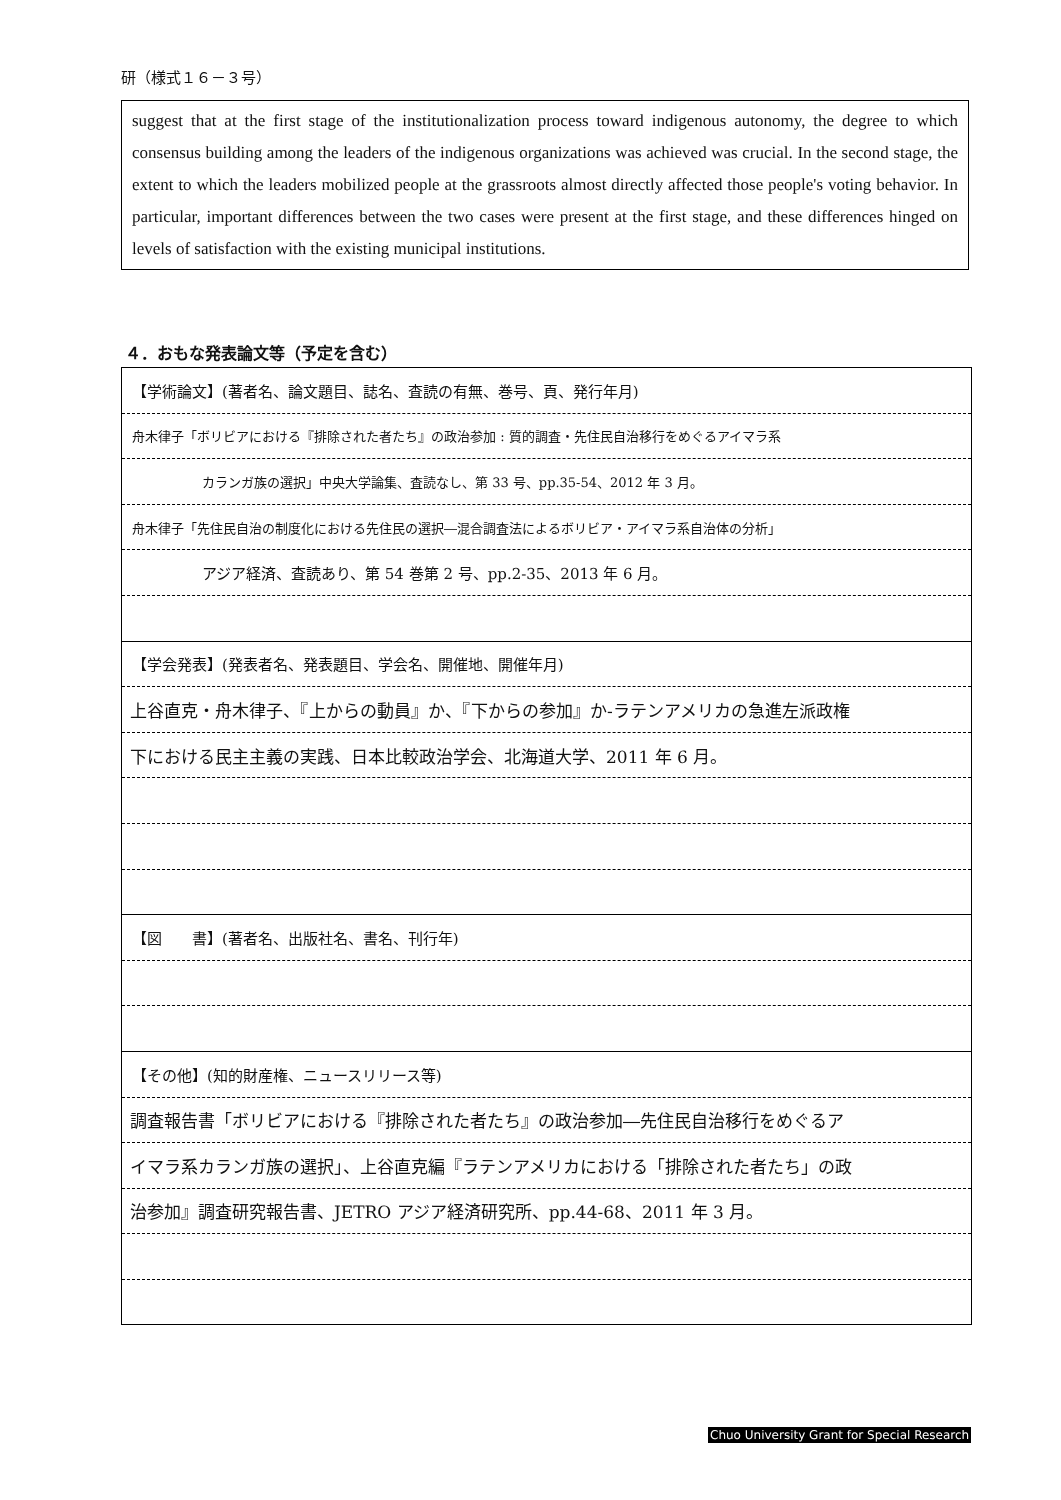研（様式１６－３号）
suggest that at the first stage of the institutionalization process toward indigenous autonomy, the degree to which consensus building among the leaders of the indigenous organizations was achieved was crucial. In the second stage, the extent to which the leaders mobilized people at the grassroots almost directly affected those people's voting behavior. In particular, important differences between the two cases were present at the first stage, and these differences hinged on levels of satisfaction with the existing municipal institutions.
４．おもな発表論文等（予定を含む）
| 【学術論文】(著者名、論文題目、誌名、査読の有無、巻号、頁、発行年月) |
| 舟木律子「ボリビアにおける『排除された者たち』の政治参加 : 質的調査・先住民自治移行をめぐるアイマラ系 |
| カランガ族の選択」中央大学論集、査読なし、第 33 号、pp.35-54、2012 年 3 月。 |
| 舟木律子「先住民自治の制度化における先住民の選択―混合調査法によるボリビア・アイマラ系自治体の分析」 |
| アジア経済、査読あり、第 54 巻第 2 号、pp.2-35、2013 年 6 月。 |
| 【学会発表】(発表者名、発表題目、学会名、開催地、開催年月) |
| 上谷直克・舟木律子、『上からの動員』か、『下からの参加』か-ラテンアメリカの急進左派政権 |
| 下における民主主義の実践、日本比較政治学会、北海道大学、2011 年 6 月。 |
| 【図 書】(著者名、出版社名、書名、刊行年) |
| 【その他】(知的財産権、ニュースリリース等) |
| 調査報告書「ボリビアにおける『排除された者たち』の政治参加―先住民自治移行をめぐるア |
| イマラ系カランガ族の選択」、上谷直克編『ラテンアメリカにおける「排除された者たち」の政 |
| 治参加』調査研究報告書、JETRO アジア経済研究所、pp.44-68、2011 年 3 月。 |
Chuo University Grant for Special Research